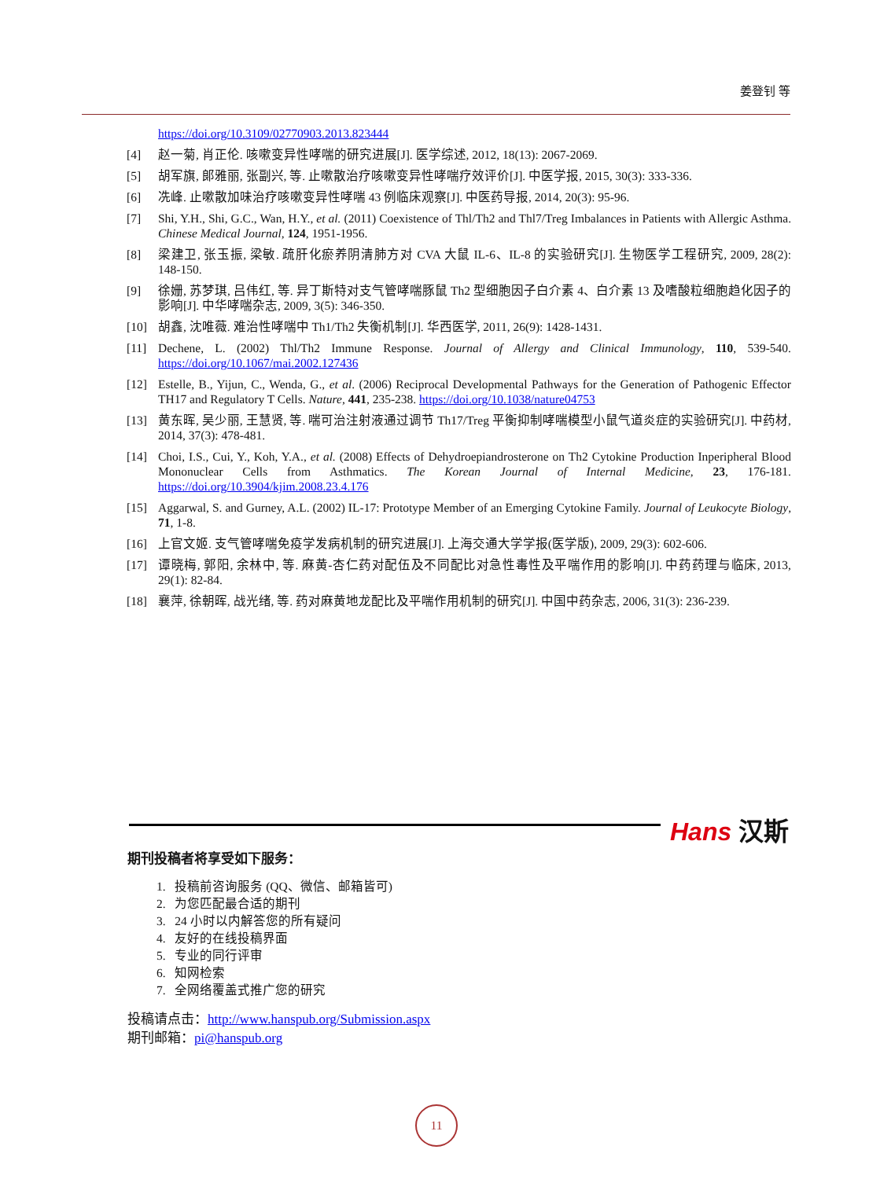姜登钊 等
https://doi.org/10.3109/02770903.2013.823444
[4] 赵一菊, 肖正伦. 咳嗽变异性哮喘的研究进展[J]. 医学综述, 2012, 18(13): 2067-2069.
[5] 胡军旗, 郎雅丽, 张副兴, 等. 止嗽散治疗咳嗽变异性哮喘疗效评价[J]. 中医学报, 2015, 30(3): 333-336.
[6] 冼峰. 止嗽散加味治疗咳嗽变异性哮喘 43 例临床观察[J]. 中医药导报, 2014, 20(3): 95-96.
[7] Shi, Y.H., Shi, G.C., Wan, H.Y., et al. (2011) Coexistence of Thl/Th2 and Thl7/Treg Imbalances in Patients with Allergic Asthma. Chinese Medical Journal, 124, 1951-1956.
[8] 梁建卫, 张玉振, 梁敏. 疏肝化瘀养阴清肺方对 CVA 大鼠 IL-6、IL-8 的实验研究[J]. 生物医学工程研究, 2009, 28(2): 148-150.
[9] 徐姗, 苏梦琪, 吕伟红, 等. 异丁斯特对支气管哮喘豚鼠 Th2 型细胞因子白介素 4、白介素 13 及嗜酸粒细胞趋化因子的影响[J]. 中华哮喘杂志, 2009, 3(5): 346-350.
[10] 胡鑫, 沈唯薇. 难治性哮喘中 Th1/Th2 失衡机制[J]. 华西医学, 2011, 26(9): 1428-1431.
[11] Dechene, L. (2002) Thl/Th2 Immune Response. Journal of Allergy and Clinical Immunology, 110, 539-540. https://doi.org/10.1067/mai.2002.127436
[12] Estelle, B., Yijun, C., Wenda, G., et al. (2006) Reciprocal Developmental Pathways for the Generation of Pathogenic Effector TH17 and Regulatory T Cells. Nature, 441, 235-238. https://doi.org/10.1038/nature04753
[13] 黄东晖, 吴少丽, 王慧贤, 等. 喘可治注射液通过调节 Th17/Treg 平衡抑制哮喘模型小鼠气道炎症的实验研究[J]. 中药材, 2014, 37(3): 478-481.
[14] Choi, I.S., Cui, Y., Koh, Y.A., et al. (2008) Effects of Dehydroepiandrosterone on Th2 Cytokine Production Inperipheral Blood Mononuclear Cells from Asthmatics. The Korean Journal of Internal Medicine, 23, 176-181. https://doi.org/10.3904/kjim.2008.23.4.176
[15] Aggarwal, S. and Gurney, A.L. (2002) IL-17: Prototype Member of an Emerging Cytokine Family. Journal of Leukocyte Biology, 71, 1-8.
[16] 上官文姬. 支气管哮喘免疫学发病机制的研究进展[J]. 上海交通大学学报(医学版), 2009, 29(3): 602-606.
[17] 谭晓梅, 郭阳, 余林中, 等. 麻黄-杏仁药对配伍及不同配比对急性毒性及平喘作用的影响[J]. 中药药理与临床, 2013, 29(1): 82-84.
[18] 襄萍, 徐朝晖, 战光绪, 等. 药对麻黄地龙配比及平喘作用机制的研究[J]. 中国中药杂志, 2006, 31(3): 236-239.
Hans 汉斯
期刊投稿者将享受如下服务：
1. 投稿前咨询服务 (QQ、微信、邮箱皆可)
2. 为您匹配最合适的期刊
3. 24 小时以内解答您的所有疑问
4. 友好的在线投稿界面
5. 专业的同行评审
6. 知网检索
7. 全网络覆盖式推广您的研究
投稿请点击：http://www.hanspub.org/Submission.aspx
期刊邮箱：pi@hanspub.org
11